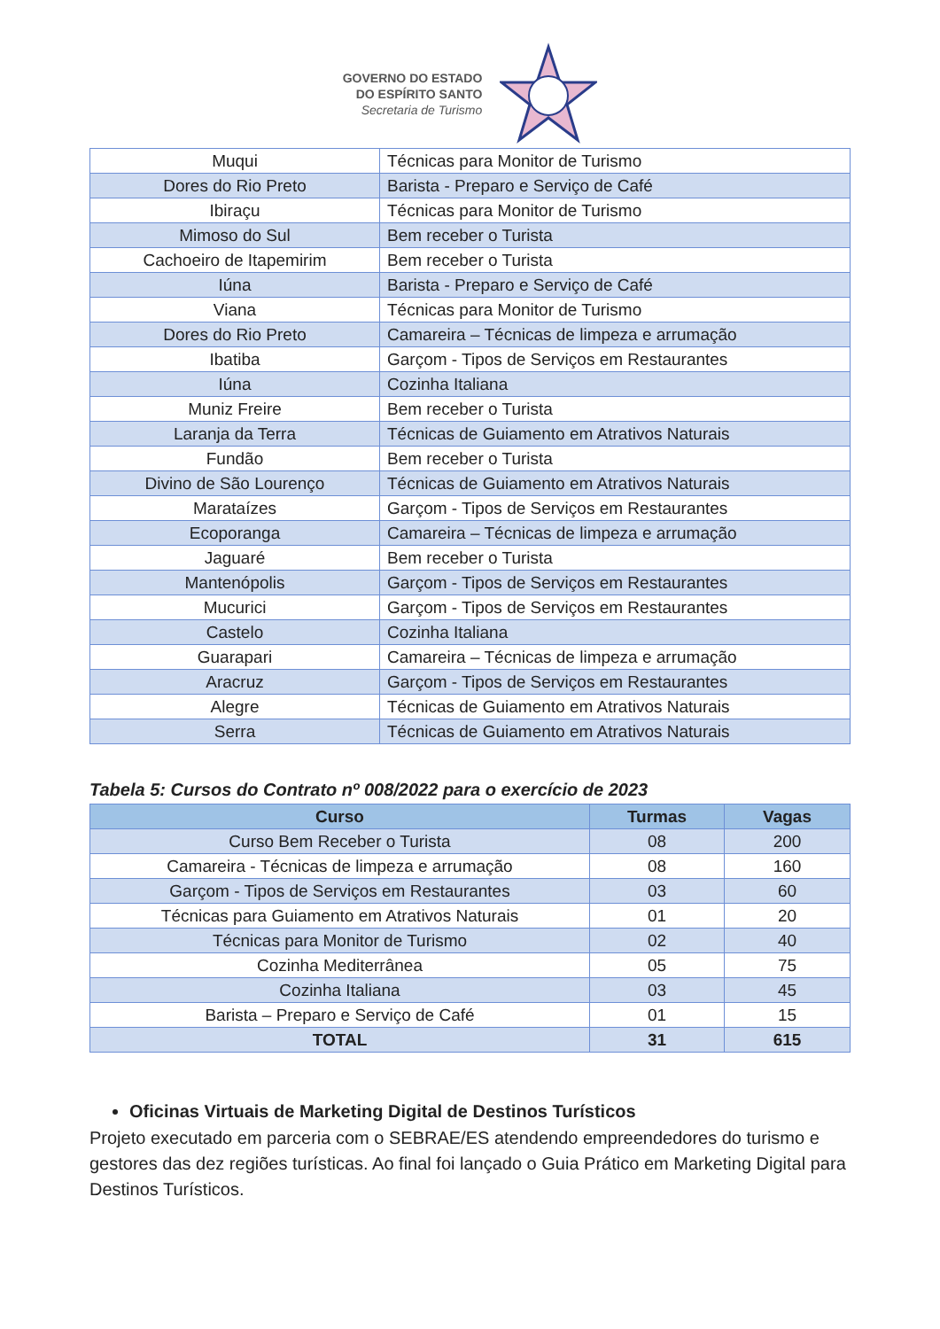GOVERNO DO ESTADO
DO ESPÍRITO SANTO
Secretaria de Turismo
| Muqui | Técnicas para Monitor de Turismo |
| Dores do Rio Preto | Barista - Preparo e Serviço de Café |
| Ibiraçu | Técnicas para Monitor de Turismo |
| Mimoso do Sul | Bem receber o Turista |
| Cachoeiro de Itapemirim | Bem receber o Turista |
| Iúna | Barista - Preparo e Serviço de Café |
| Viana | Técnicas para Monitor de Turismo |
| Dores do Rio Preto | Camareira – Técnicas de limpeza e arrumação |
| Ibatiba | Garçom - Tipos de Serviços em Restaurantes |
| Iúna | Cozinha Italiana |
| Muniz Freire | Bem receber o Turista |
| Laranja da Terra | Técnicas de Guiamento em Atrativos Naturais |
| Fundão | Bem receber o Turista |
| Divino de São Lourenço | Técnicas de Guiamento em Atrativos Naturais |
| Marataízes | Garçom - Tipos de Serviços em Restaurantes |
| Ecoporanga | Camareira – Técnicas de limpeza e arrumação |
| Jaguaré | Bem receber o Turista |
| Mantenópolis | Garçom - Tipos de Serviços em Restaurantes |
| Mucurici | Garçom - Tipos de Serviços em Restaurantes |
| Castelo | Cozinha Italiana |
| Guarapari | Camareira – Técnicas de limpeza e arrumação |
| Aracruz | Garçom - Tipos de Serviços em Restaurantes |
| Alegre | Técnicas de Guiamento em Atrativos Naturais |
| Serra | Técnicas de Guiamento em Atrativos Naturais |
Tabela 5: Cursos do Contrato nº 008/2022 para o exercício de 2023
| Curso | Turmas | Vagas |
| --- | --- | --- |
| Curso Bem Receber o Turista | 08 | 200 |
| Camareira - Técnicas de limpeza e arrumação | 08 | 160 |
| Garçom - Tipos de Serviços em Restaurantes | 03 | 60 |
| Técnicas para Guiamento em Atrativos Naturais | 01 | 20 |
| Técnicas para Monitor de Turismo | 02 | 40 |
| Cozinha Mediterrânea | 05 | 75 |
| Cozinha Italiana | 03 | 45 |
| Barista – Preparo e Serviço de Café | 01 | 15 |
| TOTAL | 31 | 615 |
Oficinas Virtuais de Marketing Digital de Destinos Turísticos
Projeto executado em parceria com o SEBRAE/ES atendendo empreendedores do turismo e gestores das dez regiões turísticas. Ao final foi lançado o Guia Prático em Marketing Digital para Destinos Turísticos.